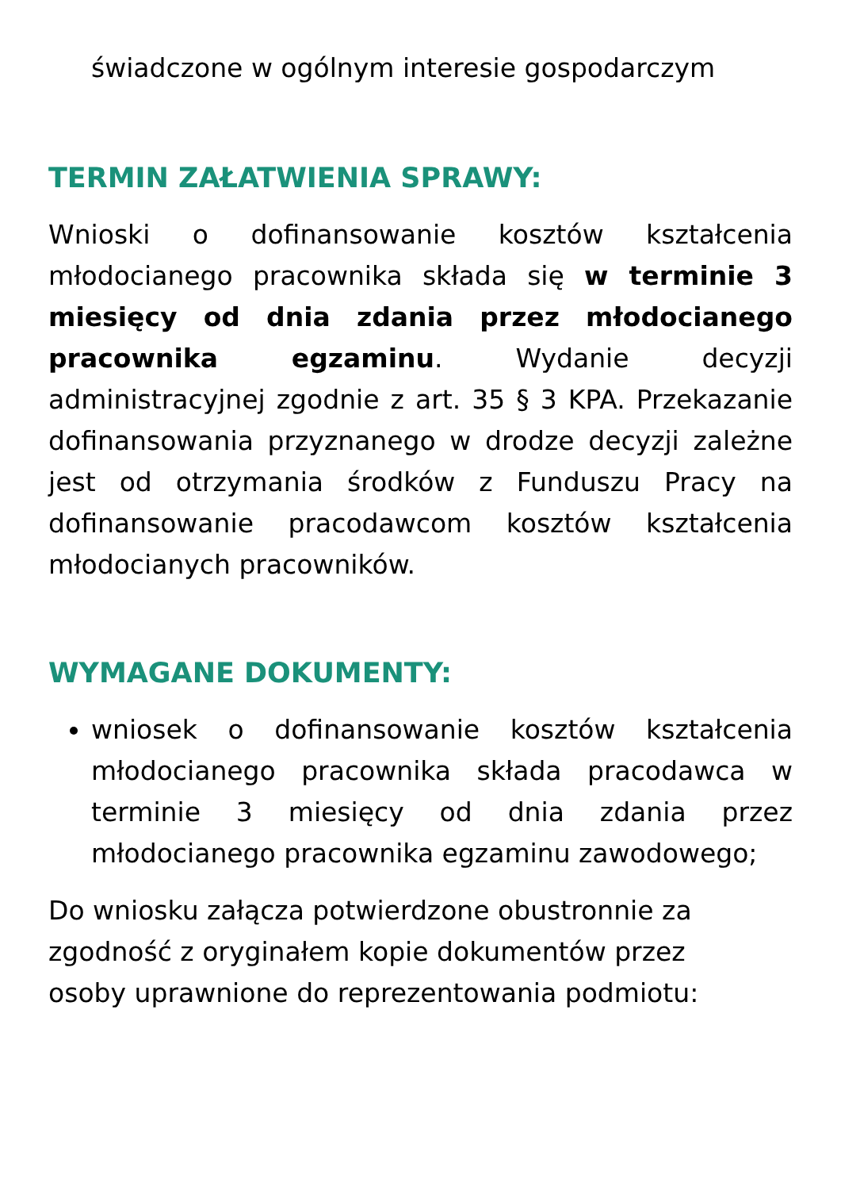świadczone w ogólnym interesie gospodarczym
TERMIN ZAŁATWIENIA SPRAWY:
Wnioski o dofinansowanie kosztów kształcenia młodocianego pracownika składa się w terminie 3 miesięcy od dnia zdania przez młodocianego pracownika egzaminu. Wydanie decyzji administracyjnej zgodnie z art. 35 § 3 KPA. Przekazanie dofinansowania przyznanego w drodze decyzji zależne jest od otrzymania środków z Funduszu Pracy na dofinansowanie pracodawcom kosztów kształcenia młodocianych pracowników.
WYMAGANE DOKUMENTY:
wniosek o dofinansowanie kosztów kształcenia młodocianego pracownika składa pracodawca w terminie 3 miesięcy od dnia zdania przez młodocianego pracownika egzaminu zawodowego;
Do wniosku załącza potwierdzone obustronnie za
zgodność z oryginałem kopie dokumentów przez
osoby uprawnione do reprezentowania podmiotu: